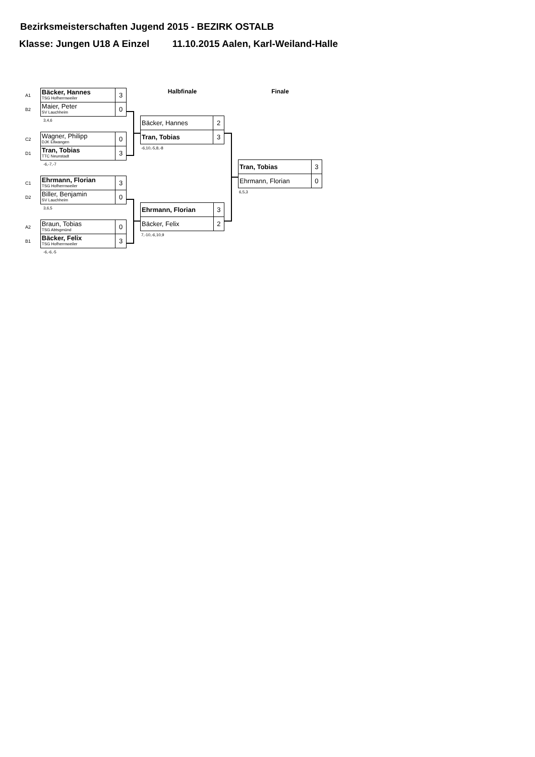Bezirksmeisterschaften Jugend 2015 - BEZIRK OSTALB
Klasse: Jungen U18 A Einzel 11.10.2015 Aalen, Karl-Weiland-Halle
| A1 | Bäcker, Hannes TSG Hofherrnweiler | 3 |
| B2 | Maier, Peter SV Lauchheim | 0 |
3,4,6
| C2 | Wagner, Philipp DJK Ellwangen | 0 |
| D1 | Tran, Tobias TTC Neunstadt | 3 |
-6,-7,-7
| C1 | Ehrmann, Florian TSG Hofherrnweiler | 3 |
| D2 | Biller, Benjamin SV Lauchheim | 0 |
3,6,5
| A2 | Braun, Tobias TSG Abtsgmünd | 0 |
| B1 | Bäcker, Felix TSG Hofherrnweiler | 3 |
-6,-6,-5
Halbfinale
| Bäcker, Hannes | 2 |
| Tran, Tobias | 3 |
-6,10,-5,8,-8
| Ehrmann, Florian | 3 |
| Bäcker, Felix | 2 |
7,-10,-6,10,9
Finale
| Tran, Tobias | 3 |
| Ehrmann, Florian | 0 |
6,5,3